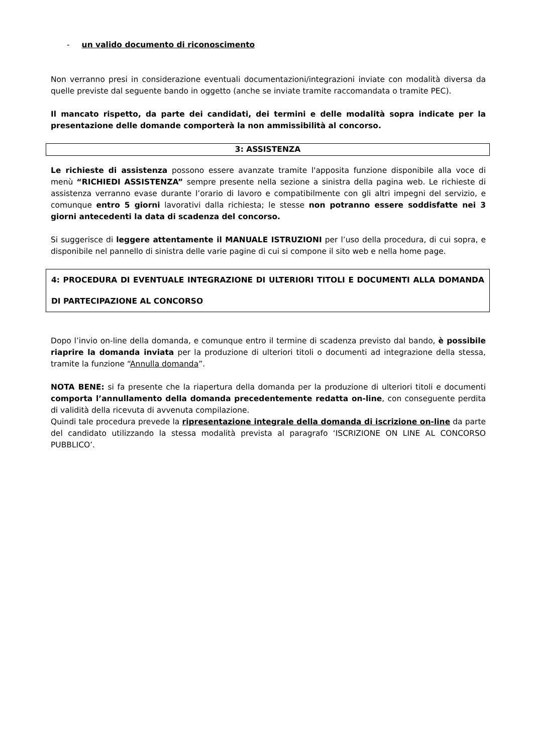- un valido documento di riconoscimento
Non verranno presi in considerazione eventuali documentazioni/integrazioni inviate con modalità diversa da quelle previste dal seguente bando in oggetto (anche se inviate tramite raccomandata o tramite PEC).
Il mancato rispetto, da parte dei candidati, dei termini e delle modalità sopra indicate per la presentazione delle domande comporterà la non ammissibilità al concorso.
3: ASSISTENZA
Le richieste di assistenza possono essere avanzate tramite l'apposita funzione disponibile alla voce di menù “RICHIEDI ASSISTENZA” sempre presente nella sezione a sinistra della pagina web. Le richieste di assistenza verranno evase durante l’orario di lavoro e compatibilmente con gli altri impegni del servizio, e comunque entro 5 giorni lavorativi dalla richiesta; le stesse non potranno essere soddisfatte nei 3 giorni antecedenti la data di scadenza del concorso.
Si suggerisce di leggere attentamente il MANUALE ISTRUZIONI per l’uso della procedura, di cui sopra, e disponibile nel pannello di sinistra delle varie pagine di cui si compone il sito web e nella home page.
4: PROCEDURA DI EVENTUALE INTEGRAZIONE DI ULTERIORI TITOLI E DOCUMENTI ALLA DOMANDA DI PARTECIPAZIONE AL CONCORSO
Dopo l’invio on-line della domanda, e comunque entro il termine di scadenza previsto dal bando, è possibile riaprire la domanda inviata per la produzione di ulteriori titoli o documenti ad integrazione della stessa, tramite la funzione “Annulla domanda”.
NOTA BENE: si fa presente che la riapertura della domanda per la produzione di ulteriori titoli e documenti comporta l’annullamento della domanda precedentemente redatta on-line, con conseguente perdita di validità della ricevuta di avvenuta compilazione.
Quindi tale procedura prevede la ripresentazione integrale della domanda di iscrizione on-line da parte del candidato utilizzando la stessa modalità prevista al paragrafo ‘ISCRIZIONE ON LINE AL CONCORSO PUBBLICO’.